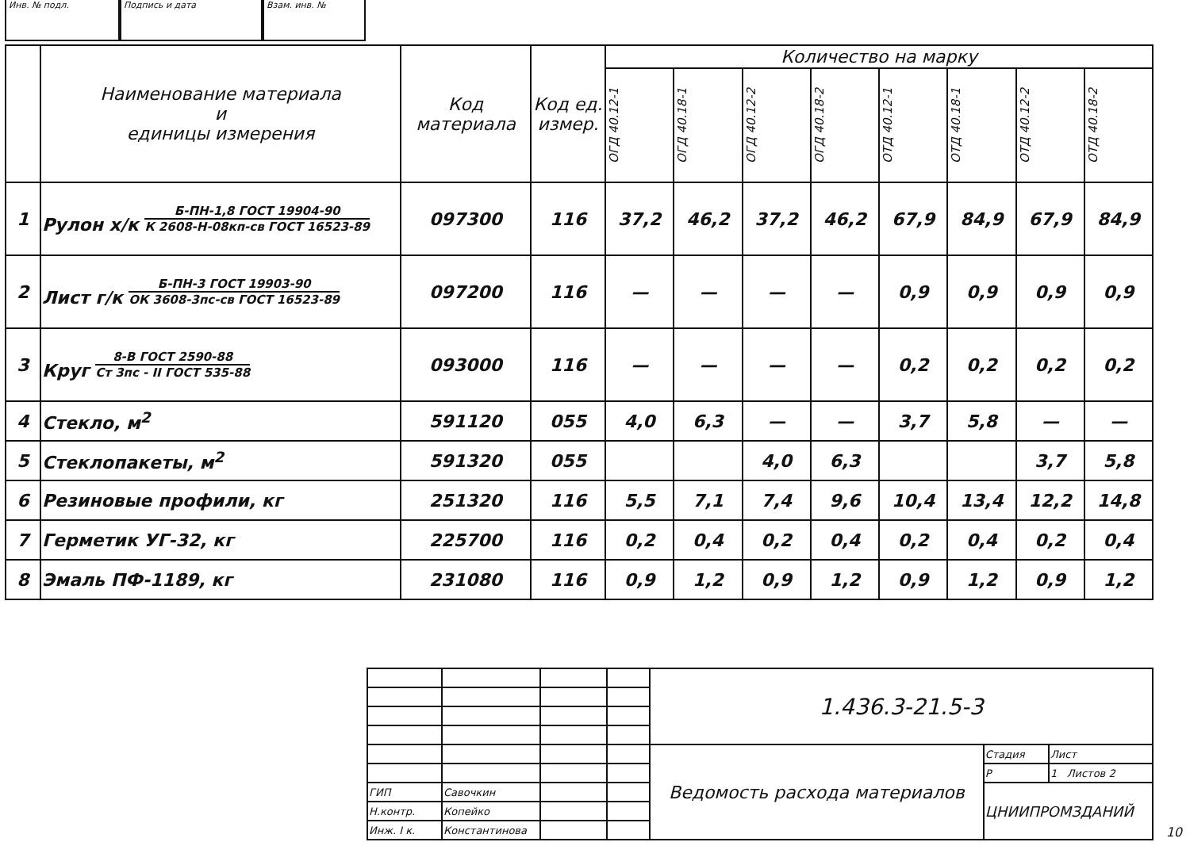Инв. № подл. Подпись и дата Взам. инв. №
| | Наименование материала и единицы измерения | Код материала | Код ед. измер. | Количество на марку | | | | | | | |
| --- | --- | --- | --- | --- | --- | --- | --- | --- | --- | --- | --- |
| | | | | ОГД 40.12-1 | ОГД 40.18-1 | ОГД 40.12-2 | ОГД 40.18-2 | ОТД 40.12-1 | ОТД 40.18-1 | ОТД 40.12-2 | ОТД 40.18-2 |
| 1 | Рулон х/к Б-ПН-1,8 ГОСТ 19904-90 К 2608-Н-08кп-св ГОСТ 16523-89 | 097300 | 116 | 37,2 | 46,2 | 37,2 | 46,2 | 67,9 | 84,9 | 67,9 | 84,9 |
| 2 | Лист г/к Б-ПН-3 ГОСТ 19903-90 ОК 3608-3пс-св ГОСТ 16523-89 | 097200 | 116 | — | — | — | — | 0,9 | 0,9 | 0,9 | 0,9 |
| 3 | Круг 8-В ГОСТ 2590-88 Ст 3пс - II ГОСТ 535-88 | 093000 | 116 | — | — | — | — | 0,2 | 0,2 | 0,2 | 0,2 |
| 4 | Стекло, м<sup>2</sup> | 591120 | 055 | 4,0 | 6,3 | — | — | 3,7 | 5,8 | — | — |
| 5 | Стеклопакеты, м<sup>2</sup> | 591320 | 055 | | | 4,0 | 6,3 | | | 3,7 | 5,8 |
| 6 | Резиновые профили, кг | 251320 | 116 | 5,5 | 7,1 | 7,4 | 9,6 | 10,4 | 13,4 | 12,2 | 14,8 |
| 7 | Герметик УГ-32, кг | 225700 | 116 | 0,2 | 0,4 | 0,2 | 0,4 | 0,2 | 0,4 | 0,2 | 0,4 |
| 8 | Эмаль ПФ-1189, кг | 231080 | 116 | 0,9 | 1,2 | 0,9 | 1,2 | 0,9 | 1,2 | 0,9 | 1,2 |
| | | | | 1.436.3-21.5-3 | | |
| | | | | Ведомость расхода материалов | Стадия | Лист |
| | | | | | Р | 1 Листов 2 |
| ГИП | Савочкин | | | | ЦНИИПРОМЗДАНИЙ | |
| Н.контр. | Копейко | | | | | |
| Инж. I к. | Константинова | | | | | |
10